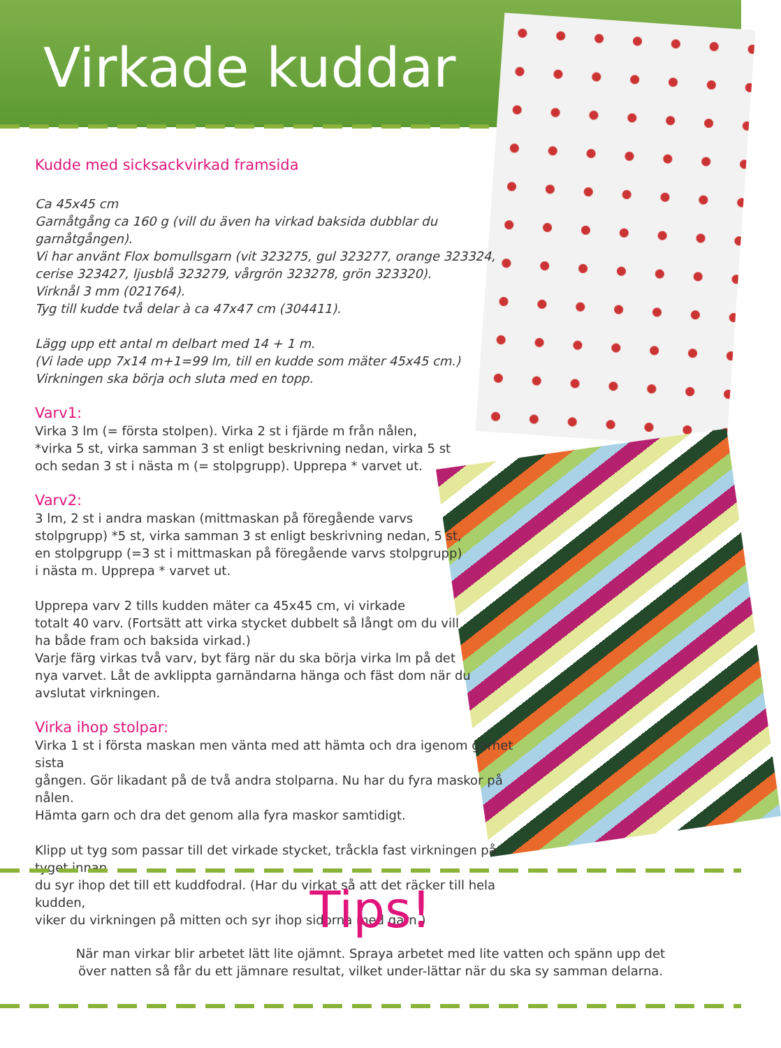Virkade kuddar
Kudde med sicksackvirkad framsida
Ca 45x45 cm
Garnåtgång ca 160 g (vill du även ha virkad baksida dubblar du garnåtgången).
Vi har använt Flox bomullsgarn (vit 323275, gul 323277, orange 323324,
cerise 323427, ljusblå 323279, vårgrön 323278, grön 323320).
Virknål 3 mm (021764).
Tyg till kudde två delar à ca 47x47 cm (304411).
Lägg upp ett antal m delbart med 14 + 1 m.
(Vi lade upp 7x14 m+1=99 lm, till en kudde som mäter 45x45 cm.)
Virkningen ska börja och sluta med en topp.
Varv1:
Virka 3 lm (= första stolpen). Virka 2 st i fjärde m från nålen,
*virka 5 st, virka samman 3 st enligt beskrivning nedan, virka 5 st
och sedan 3 st i nästa m (= stolpgrupp). Upprepa * varvet ut.
Varv2:
3 lm, 2 st i andra maskan (mittmaskan på föregående varvs
stolpgrupp) *5 st, virka samman 3 st enligt beskrivning nedan, 5 st,
en stolpgrupp (=3 st i mittmaskan på föregående varvs stolpgrupp)
i nästa m. Upprepa * varvet ut.
Upprepa varv 2 tills kudden mäter ca 45x45 cm, vi virkade
totalt 40 varv. (Fortsätt att virka stycket dubbelt så långt om du vill
ha både fram och baksida virkad.)
Varje färg virkas två varv, byt färg när du ska börja virka lm på det
nya varvet. Låt de avklippta garnändarna hänga och fäst dom när du
avslutat virkningen.
Virka ihop stolpar:
Virka 1 st i första maskan men vänta med att hämta och dra igenom garnet sista
gången. Gör likadant på de två andra stolparna. Nu har du fyra maskor på nålen.
Hämta garn och dra det genom alla fyra maskor samtidigt.
Klipp ut tyg som passar till det virkade stycket, tråckla fast virkningen på tyget innan
du syr ihop det till ett kuddfodral. (Har du virkat så att det räcker till hela kudden,
viker du virkningen på mitten och syr ihop sidorna med garn.)
Tips!
När man virkar blir arbetet lätt lite ojämnt. Spraya arbetet med lite vatten och spänn upp det
över natten så får du ett jämnare resultat, vilket under-lättar när du ska sy samman delarna.